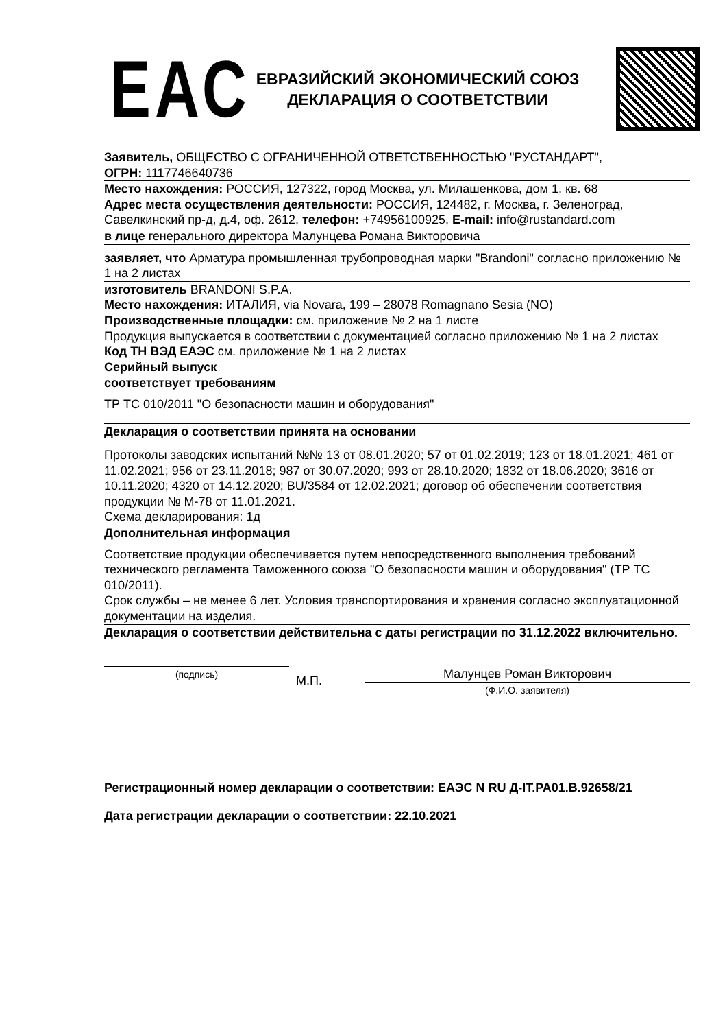ЕАС
ЕВРАЗИЙСКИЙ ЭКОНОМИЧЕСКИЙ СОЮЗ
ДЕКЛАРАЦИЯ О СООТВЕТСТВИИ
Заявитель, ОБЩЕСТВО С ОГРАНИЧЕННОЙ ОТВЕТСТВЕННОСТЬЮ "РУСТАНДАРТ",
ОГРН: 1117746640736
Место нахождения: РОССИЯ, 127322, город Москва, ул. Милашенкова, дом 1, кв. 68
Адрес места осуществления деятельности: РОССИЯ, 124482, г. Москва, г. Зеленоград, Савелкинский пр-д, д.4, оф. 2612, телефон: +74956100925, E-mail: info@rustandard.com
в лице генерального директора Малунцева Романа Викторовича
заявляет, что Арматура промышленная трубопроводная марки "Brandoni" согласно приложению № 1 на 2 листах
изготовитель BRANDONI S.P.A.
Место нахождения: ИТАЛИЯ, via Novara, 199 – 28078 Romagnano Sesia (NO)
Производственные площадки: см. приложение № 2 на 1 листе
Продукция выпускается в соответствии с документацией согласно приложению № 1 на 2 листах
Код ТН ВЭД ЕАЭС см. приложение № 1 на 2 листах
Серийный выпуск
соответствует требованиям
ТР ТС 010/2011 "О безопасности машин и оборудования"
Декларация о соответствии принята на основании
Протоколы заводских испытаний №№ 13 от 08.01.2020; 57 от 01.02.2019; 123 от 18.01.2021; 461 от 11.02.2021; 956 от 23.11.2018; 987 от 30.07.2020; 993 от 28.10.2020; 1832 от 18.06.2020; 3616 от 10.11.2020; 4320 от 14.12.2020; BU/3584 от 12.02.2021; договор об обеспечении соответствия продукции № М-78 от 11.01.2021.
Схема декларирования: 1д
Дополнительная информация
Соответствие продукции обеспечивается путем непосредственного выполнения требований технического регламента Таможенного союза "О безопасности машин и оборудования" (ТР ТС 010/2011).
Срок службы – не менее 6 лет. Условия транспортирования и хранения согласно эксплуатационной документации на изделия.
Декларация о соответствии действительна с даты регистрации по 31.12.2022 включительно.
(подпись)
М.П.
Малунцев Роман Викторович
(Ф.И.О. заявителя)
Регистрационный номер декларации о соответствии: ЕАЭС N RU Д-IT.РА01.В.92658/21
Дата регистрации декларации о соответствии: 22.10.2021